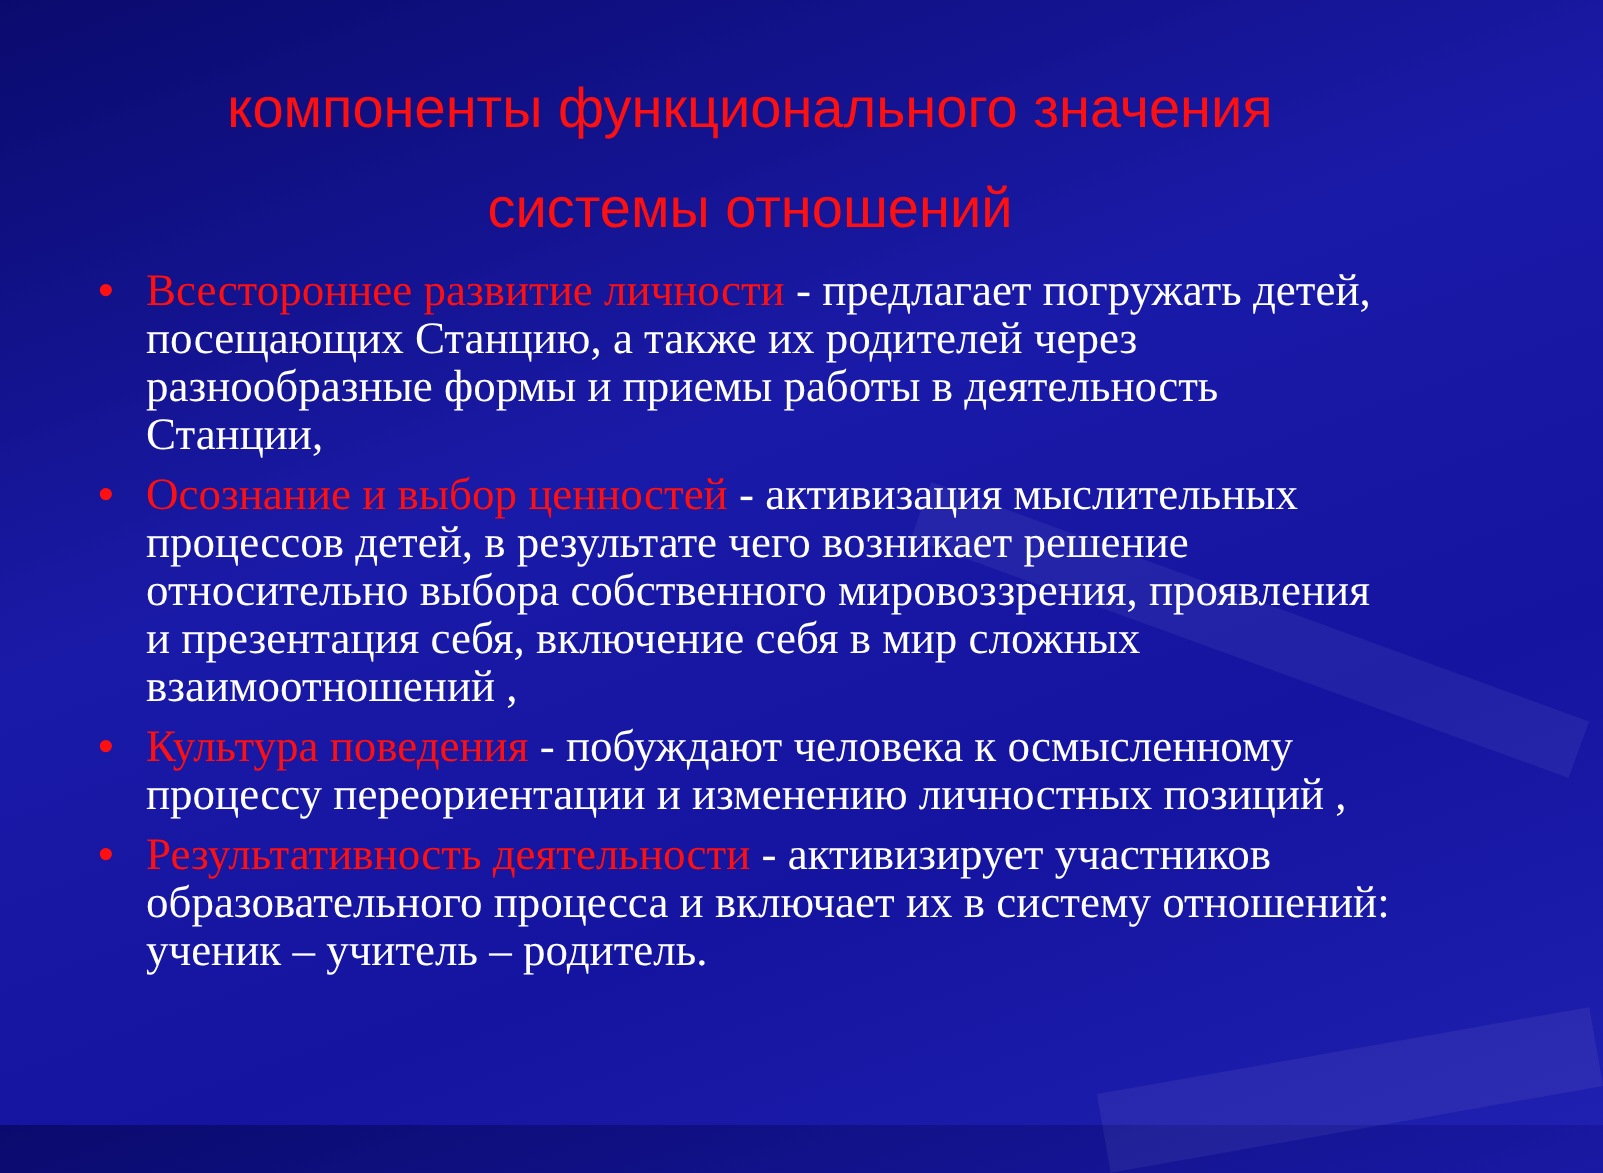компоненты функционального значения
системы отношений
• Всестороннее развитие личности - предлагает погружать детей, посещающих Станцию, а также их родителей через разнообразные формы и приемы работы в деятельность Станции,
• Осознание и выбор ценностей - активизация мыслительных процессов детей, в результате чего возникает решение относительно выбора собственного мировоззрения, проявления и презентация себя, включение себя в мир сложных взаимоотношений ,
• Культура поведения - побуждают человека к осмысленному процессу переориентации и изменению личностных позиций ,
• Результативность деятельности - активизирует участников образовательного процесса и включает их в систему отношений: ученик – учитель – родитель.